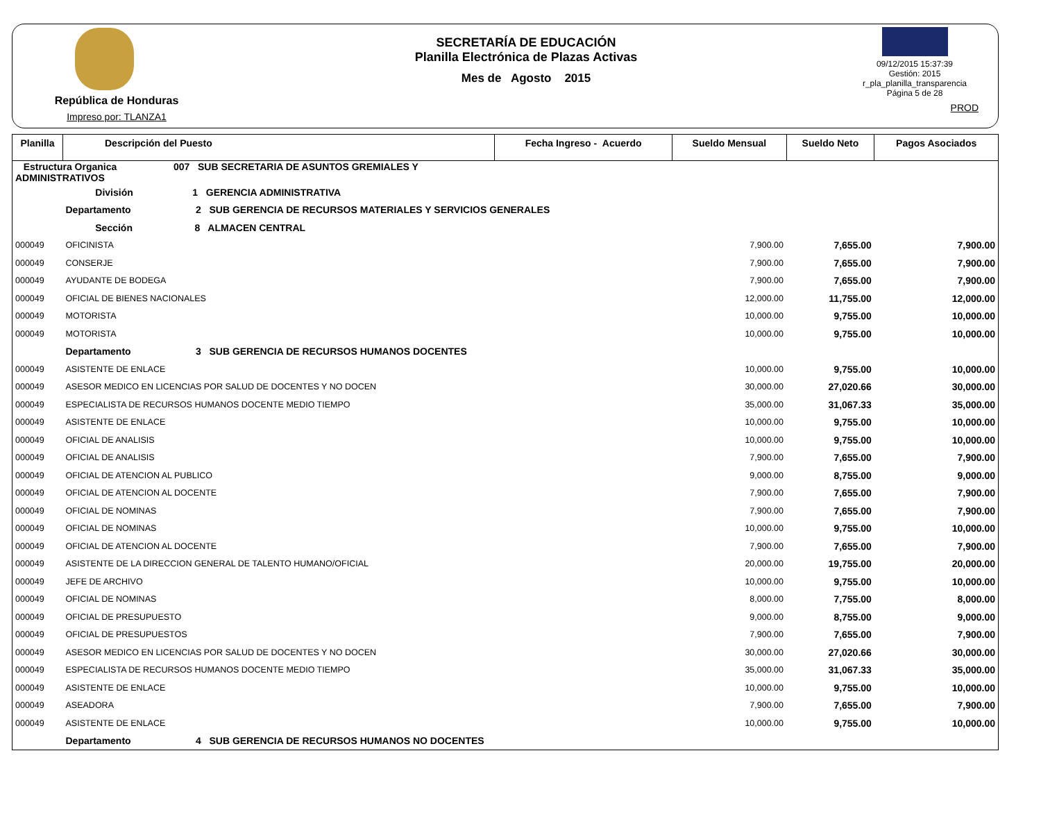República de Honduras
Impreso por: TLANZA1
SECRETARÍA DE EDUCACIÓN
Planilla Electrónica de Plazas Activas
Mes de Agosto 2015
09/12/2015 15:37:39
Gestión: 2015
r_pla_planilla_transparencia
Página 5 de 28
PROD
| Planilla | Descripción del Puesto | Fecha Ingreso - Acuerdo | Sueldo Mensual | Sueldo Neto | Pagos Asociados |
| --- | --- | --- | --- | --- | --- |
| Estructura Organica 007 SUB SECRETARIA DE ASUNTOS GREMIALES Y ADMINISTRATIVOS | | | | | |
| | División 1 GERENCIA ADMINISTRATIVA | | | | |
| | Departamento 2 SUB GERENCIA DE RECURSOS MATERIALES Y SERVICIOS GENERALES | | | | |
| | Sección 8 ALMACEN CENTRAL | | | | |
| 000049 | OFICINISTA | | 7,900.00 | 7,655.00 | 7,900.00 |
| 000049 | CONSERJE | | 7,900.00 | 7,655.00 | 7,900.00 |
| 000049 | AYUDANTE DE BODEGA | | 7,900.00 | 7,655.00 | 7,900.00 |
| 000049 | OFICIAL DE BIENES NACIONALES | | 12,000.00 | 11,755.00 | 12,000.00 |
| 000049 | MOTORISTA | | 10,000.00 | 9,755.00 | 10,000.00 |
| 000049 | MOTORISTA | | 10,000.00 | 9,755.00 | 10,000.00 |
| | Departamento 3 SUB GERENCIA DE RECURSOS HUMANOS DOCENTES | | | | |
| 000049 | ASISTENTE DE ENLACE | | 10,000.00 | 9,755.00 | 10,000.00 |
| 000049 | ASESOR MEDICO EN LICENCIAS POR SALUD DE DOCENTES Y NO DOCEN | | 30,000.00 | 27,020.66 | 30,000.00 |
| 000049 | ESPECIALISTA DE RECURSOS HUMANOS DOCENTE MEDIO TIEMPO | | 35,000.00 | 31,067.33 | 35,000.00 |
| 000049 | ASISTENTE DE ENLACE | | 10,000.00 | 9,755.00 | 10,000.00 |
| 000049 | OFICIAL DE ANALISIS | | 10,000.00 | 9,755.00 | 10,000.00 |
| 000049 | OFICIAL DE ANALISIS | | 7,900.00 | 7,655.00 | 7,900.00 |
| 000049 | OFICIAL DE ATENCION AL PUBLICO | | 9,000.00 | 8,755.00 | 9,000.00 |
| 000049 | OFICIAL DE ATENCION AL DOCENTE | | 7,900.00 | 7,655.00 | 7,900.00 |
| 000049 | OFICIAL DE NOMINAS | | 7,900.00 | 7,655.00 | 7,900.00 |
| 000049 | OFICIAL DE NOMINAS | | 10,000.00 | 9,755.00 | 10,000.00 |
| 000049 | OFICIAL DE ATENCION AL DOCENTE | | 7,900.00 | 7,655.00 | 7,900.00 |
| 000049 | ASISTENTE DE LA DIRECCION GENERAL DE TALENTO HUMANO/OFICIAL | | 20,000.00 | 19,755.00 | 20,000.00 |
| 000049 | JEFE DE ARCHIVO | | 10,000.00 | 9,755.00 | 10,000.00 |
| 000049 | OFICIAL DE NOMINAS | | 8,000.00 | 7,755.00 | 8,000.00 |
| 000049 | OFICIAL DE PRESUPUESTO | | 9,000.00 | 8,755.00 | 9,000.00 |
| 000049 | OFICIAL DE PRESUPUESTOS | | 7,900.00 | 7,655.00 | 7,900.00 |
| 000049 | ASESOR MEDICO EN LICENCIAS POR SALUD DE DOCENTES Y NO DOCEN | | 30,000.00 | 27,020.66 | 30,000.00 |
| 000049 | ESPECIALISTA DE RECURSOS HUMANOS DOCENTE MEDIO TIEMPO | | 35,000.00 | 31,067.33 | 35,000.00 |
| 000049 | ASISTENTE DE ENLACE | | 10,000.00 | 9,755.00 | 10,000.00 |
| 000049 | ASEADORA | | 7,900.00 | 7,655.00 | 7,900.00 |
| 000049 | ASISTENTE DE ENLACE | | 10,000.00 | 9,755.00 | 10,000.00 |
| | Departamento 4 SUB GERENCIA DE RECURSOS HUMANOS NO DOCENTES | | | | |